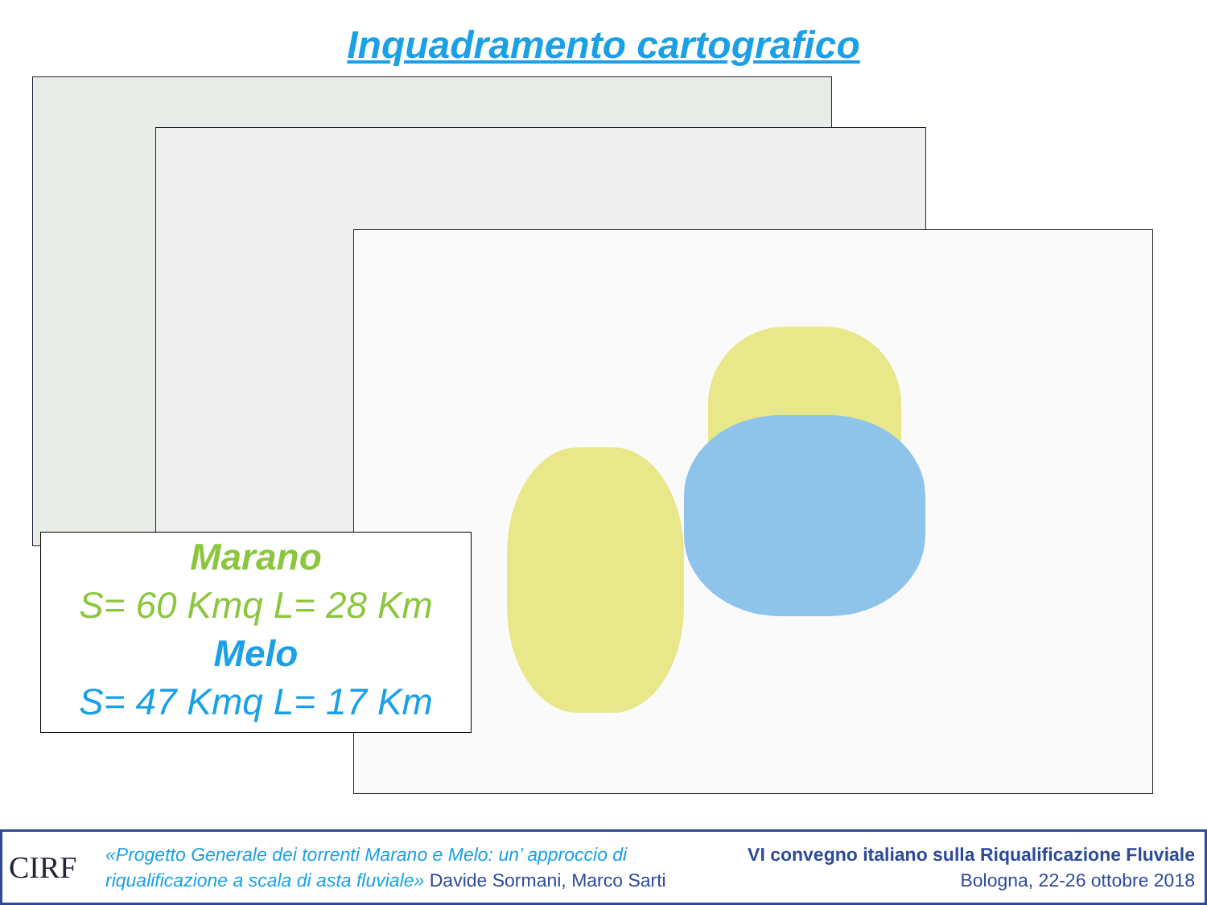Inquadramento cartografico
Marano
S= 60 Kmq L= 28 Km
Melo
S= 47 Kmq L= 17 Km
CIRF
«Progetto Generale dei torrenti Marano e Melo: un’ approccio di
riqualificazione a scala di asta fluviale» Davide Sormani, Marco Sarti
VI convegno italiano sulla Riqualificazione Fluviale
Bologna, 22-26 ottobre 2018